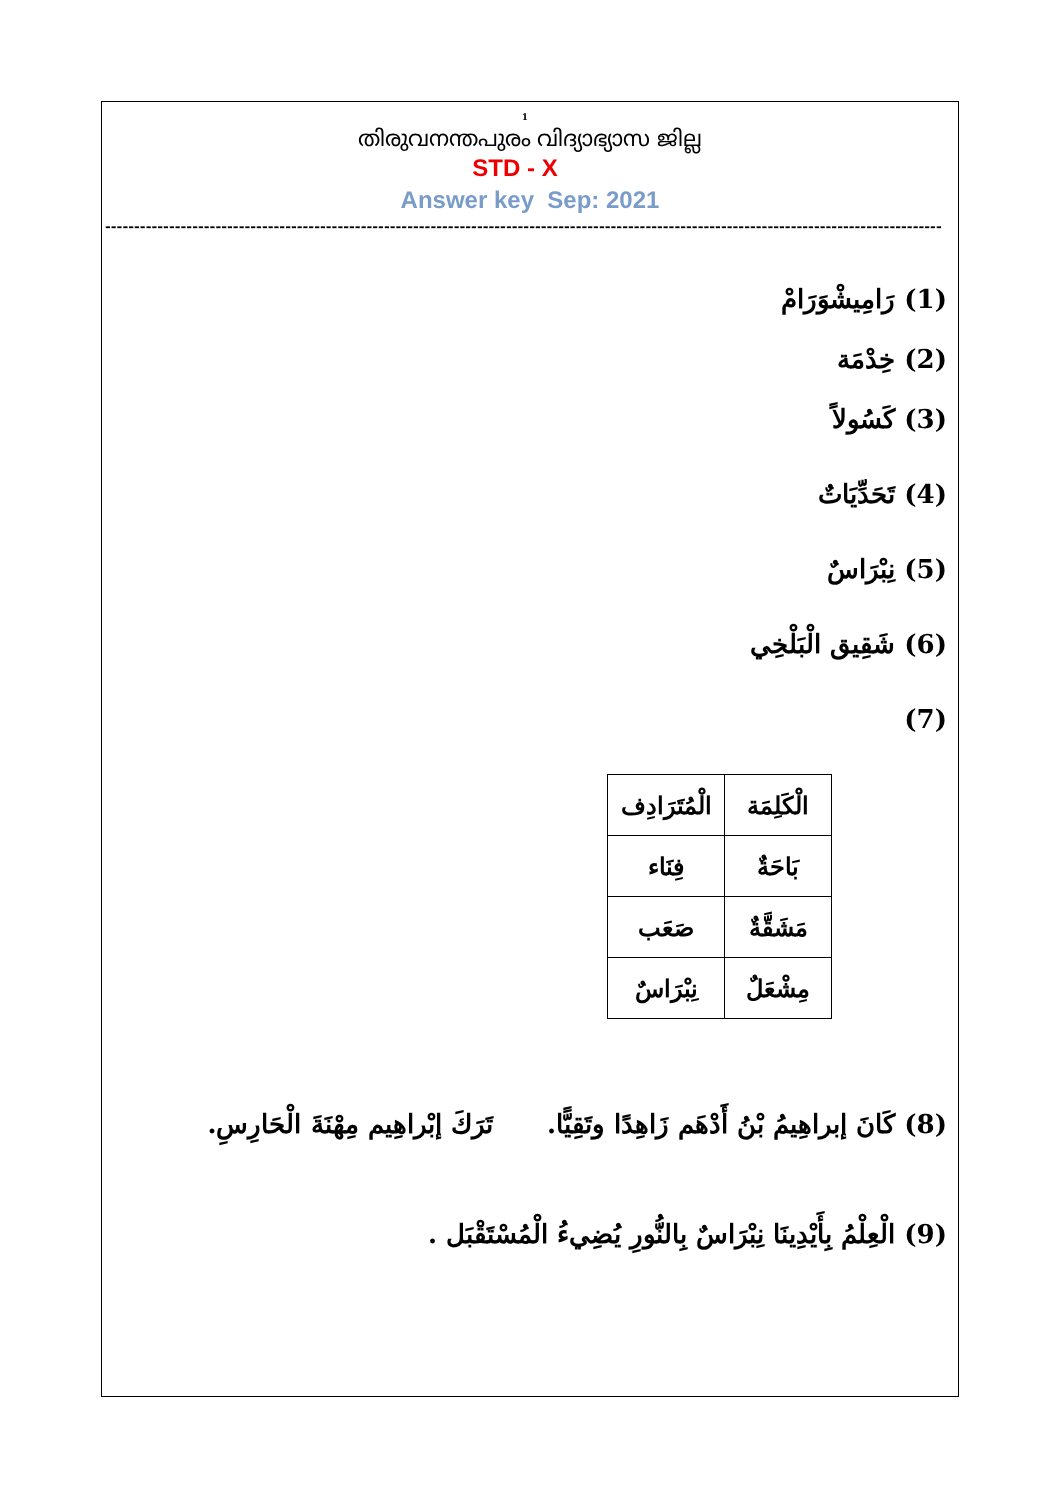1
തിരുവനന്തപുരം വിദ്യാഭ്യാസ ജില്ല
STD - X
Answer key Sep: 2021
------------------------------------------------------------------------------------------------------------------------------------------------
(1) رَامِيشْوَرَامْ
(2) خِدْمَة
(3) كَسُولاً
(4) تَحَدِّيَاتٌ
(5) نِبْرَاسٌ
(6) شَقِيق الْبَلْخِي
(7)
| الْكَلِمَة | الْمُتَرَادِف |
| بَاحَةٌ | فِنَاء |
| مَشَقَّةٌ | صَعَب |
| مِشْعَلٌ | نِبْرَاسٌ |
(8) كَانَ إبراهِيمُ بْنُ أَدْهَم زَاهِدًا وتَقِيًّا. تَرَكَ إبْراهِيم مِهْنَةَ الْحَارِسِ.
(9) الْعِلْمُ بِأَيْدِينَا نِبْرَاسٌ بِالنُّورِ يُضِيءُ الْمُسْتَقْبَل .